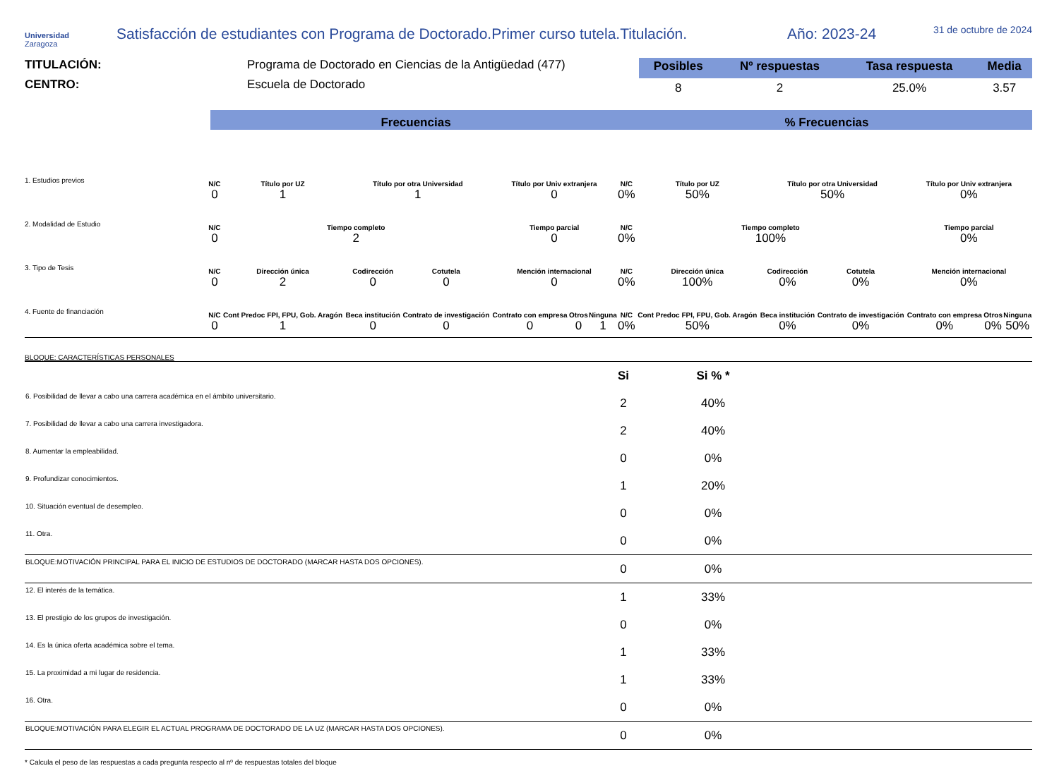Universidad
Zaragoza
Satisfacción de estudiantes con Programa de Doctorado.Primer curso tutela.Titulación.
Año: 2023-24
31 de octubre de 2024
TITULACIÓN: Programa de Doctorado en Ciencias de la Antigüedad (477)
CENTRO: Escuela de Doctorado
| Posibles | Nº respuestas | Tasa respuesta | Media |
| --- | --- | --- | --- |
| 8 | 2 | 25.0% | 3.57 |
Frecuencias % Frecuencias
| 1. Estudios previos | N/C 0 | Título por UZ 1 | Título por otra Universidad 1 | | Título por Univ extranjera 0 | | | N/C 0% | Título por UZ 50% | Título por otra Universidad 50% | | Título por Univ extranjera 0% | | |
| 2. Modalidad de Estudio | N/C 0 | Tiempo completo 2 | | | Tiempo parcial 0 | | | N/C 0% | Tiempo completo 100% | | | Tiempo parcial 0% | | |
| 3. Tipo de Tesis | N/C 0 | Dirección única 2 | Codirección 0 | Cotutela 0 | Mención internacional 0 | | | N/C 0% | Dirección única 100% | Codirección 0% | Cotutela 0% | Mención internacional 0% | | |
| 4. Fuente de financiación | N/C 0 | Cont Predoc FPI, FPU, Gob. Aragón 1 | Beca institución 0 | Contrato de investigación 0 | Contrato con empresa 0 | Otros 0 | Ninguna 1 | N/C 0% | Cont Predoc FPI, FPU, Gob. Aragón 50% | Beca institución 0% | Contrato de investigación 0% | Contrato con empresa 0% | Otros 0% | Ninguna 50% |
BLOQUE: CARACTERÍSTICAS PERSONALES
| | Si | Si % * | |
| 6. Posibilidad de llevar a cabo una carrera académica en el ámbito universitario. | 2 | 40% | |
| 7. Posibilidad de llevar a cabo una carrera investigadora. | 2 | 40% | |
| 8. Aumentar la empleabilidad. | 0 | 0% | |
| 9. Profundizar conocimientos. | 1 | 20% | |
| 10. Situación eventual de desempleo. | 0 | 0% | |
| 11. Otra. | 0 | 0% | |
| BLOQUE:MOTIVACIÓN PRINCIPAL PARA EL INICIO DE ESTUDIOS DE DOCTORADO (MARCAR HASTA DOS OPCIONES). | 0 | 0% | |
| 12. El interés de la temática. | 1 | 33% | |
| 13. El prestigio de los grupos de investigación. | 0 | 0% | |
| 14. Es la única oferta académica sobre el tema. | 1 | 33% | |
| 15. La proximidad a mi lugar de residencia. | 1 | 33% | |
| 16. Otra. | 0 | 0% | |
| BLOQUE:MOTIVACIÓN PARA ELEGIR EL ACTUAL PROGRAMA DE DOCTORADO DE LA UZ (MARCAR HASTA DOS OPCIONES). | 0 | 0% | |
* Calcula el peso de las respuestas a cada pregunta respecto al nº de respuestas totales del bloque